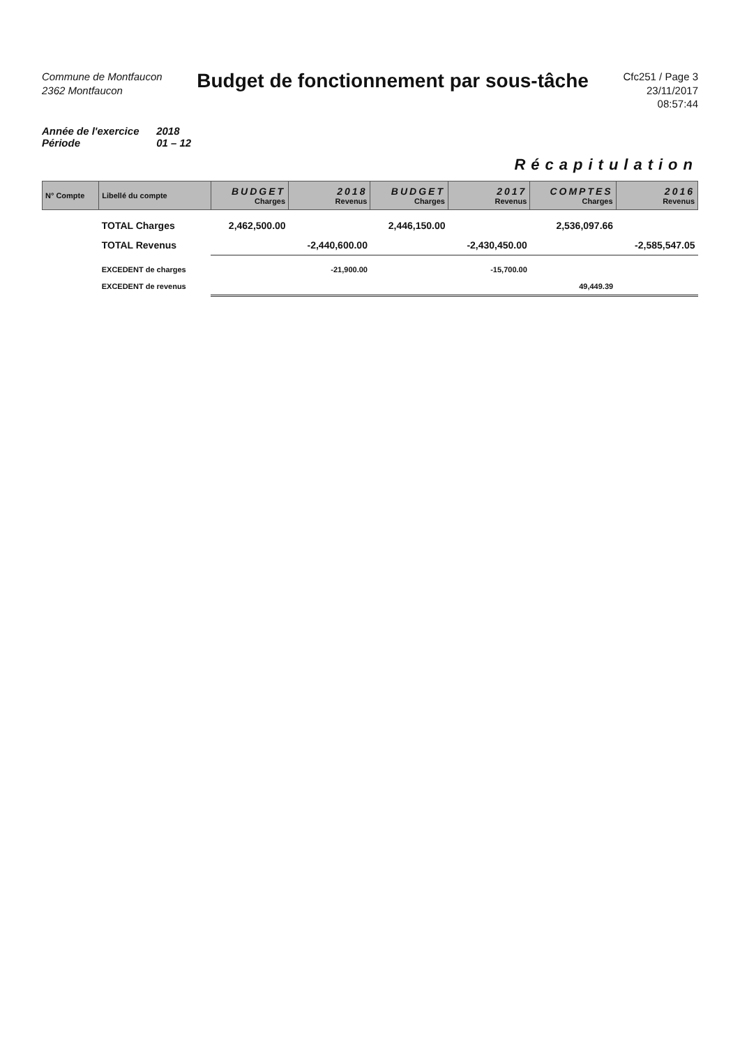Commune de Montfaucon
2362 Montfaucon
Budget de fonctionnement par sous-tâche
Cfc251 / Page 3
23/11/2017
08:57:44
Année de l'exercice 2018
Période 01 – 12
Récapitulation
| N° Compte | Libellé du compte | BUDGET Charges | 2018 Revenus | BUDGET Charges | 2017 Revenus | COMPTES Charges | 2016 Revenus |
| --- | --- | --- | --- | --- | --- | --- | --- |
| | TOTAL Charges | 2,462,500.00 | | 2,446,150.00 | | 2,536,097.66 | |
| | TOTAL Revenus | | -2,440,600.00 | | -2,430,450.00 | | -2,585,547.05 |
| | EXCEDENT de charges | | -21,900.00 | | -15,700.00 | | |
| | EXCEDENT de revenus | | | | | 49,449.39 | |